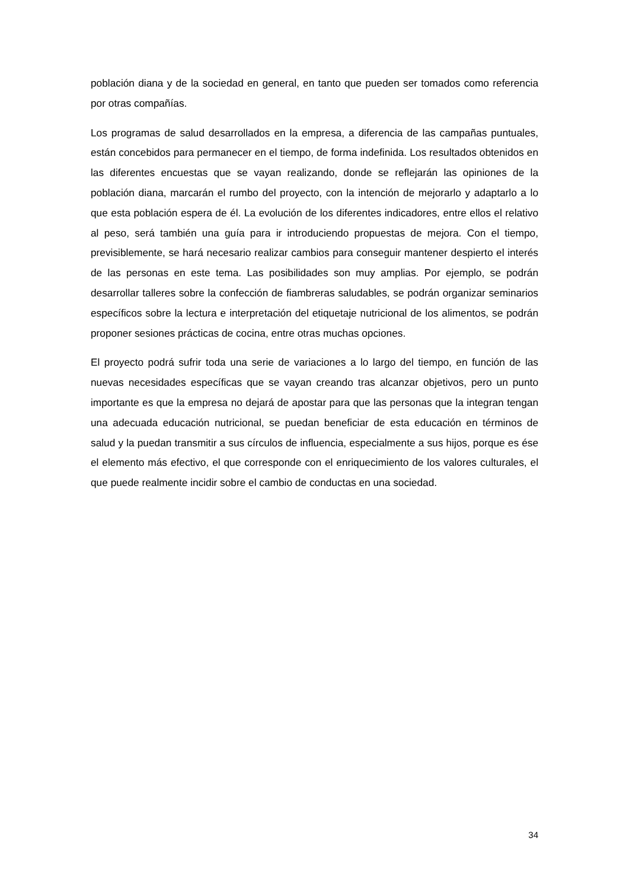población diana y de la sociedad en general, en tanto que pueden ser tomados como referencia por otras compañías.
Los programas de salud desarrollados en la empresa, a diferencia de las campañas puntuales, están concebidos para permanecer en el tiempo, de forma indefinida. Los resultados obtenidos en las diferentes encuestas que se vayan realizando, donde se reflejarán las opiniones de la población diana, marcarán el rumbo del proyecto, con la intención de mejorarlo y adaptarlo a lo que esta población espera de él. La evolución de los diferentes indicadores, entre ellos el relativo al peso, será también una guía para ir introduciendo propuestas de mejora. Con el tiempo, previsiblemente, se hará necesario realizar cambios para conseguir mantener despierto el interés de las personas en este tema. Las posibilidades son muy amplias. Por ejemplo, se podrán desarrollar talleres sobre la confección de fiambreras saludables, se podrán organizar seminarios específicos sobre la lectura e interpretación del etiquetaje nutricional de los alimentos, se podrán proponer sesiones prácticas de cocina, entre otras muchas opciones.
El proyecto podrá sufrir toda una serie de variaciones a lo largo del tiempo, en función de las nuevas necesidades específicas que se vayan creando tras alcanzar objetivos, pero un punto importante es que la empresa no dejará de apostar para que las personas que la integran tengan una adecuada educación nutricional, se puedan beneficiar de esta educación en términos de salud y la puedan transmitir a sus círculos de influencia, especialmente a sus hijos, porque es ése el elemento más efectivo, el que corresponde con el enriquecimiento de los valores culturales, el que puede realmente incidir sobre el cambio de conductas en una sociedad.
34